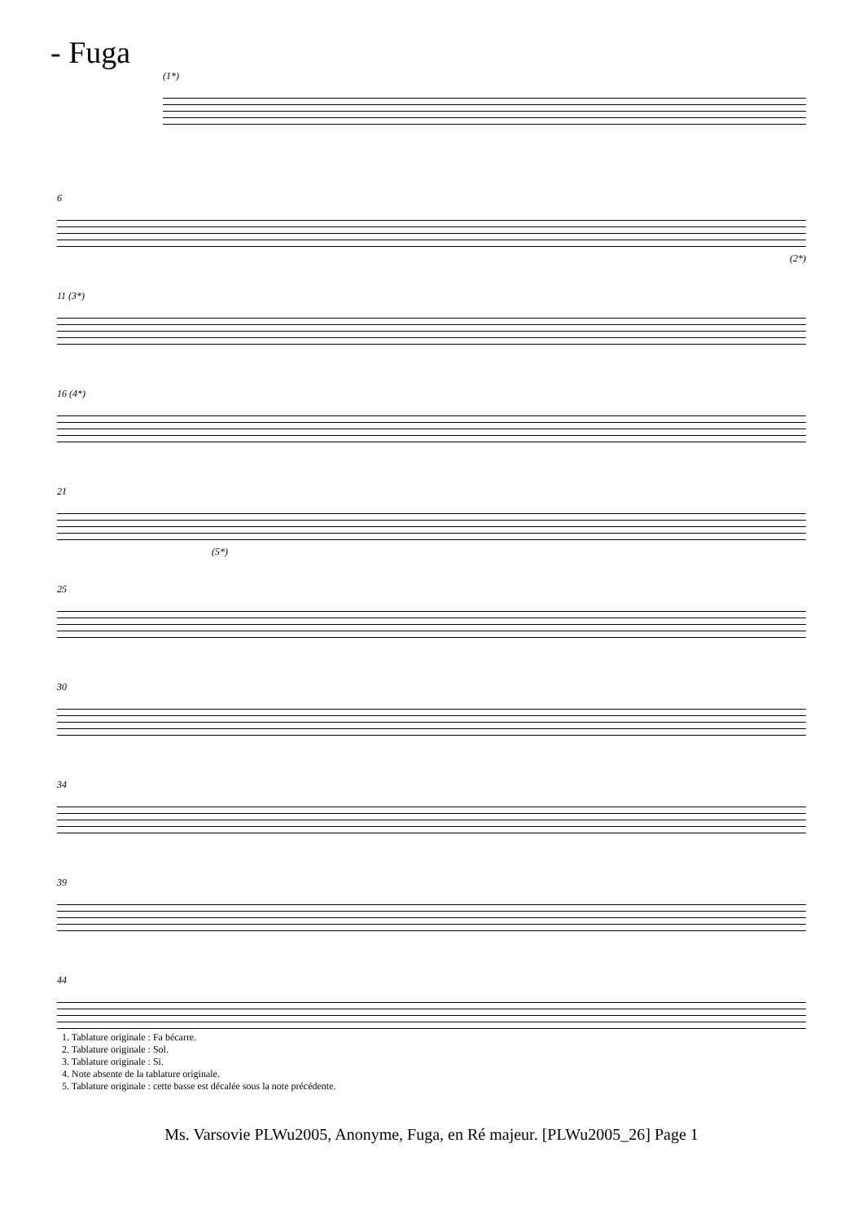- Fuga
(1*)
6
(2*)
11 (3*)
16 (4*)
21
(5*)
25
30
34
39
44
1. Tablature originale : Fa bécarre.
2. Tablature originale : Sol.
3. Tablature originale : Si.
4. Note absente de la tablature originale.
5. Tablature originale : cette basse est décalée sous la note précédente.
Ms. Varsovie PLWu2005, Anonyme, Fuga, en Ré majeur. [PLWu2005_26] Page 1